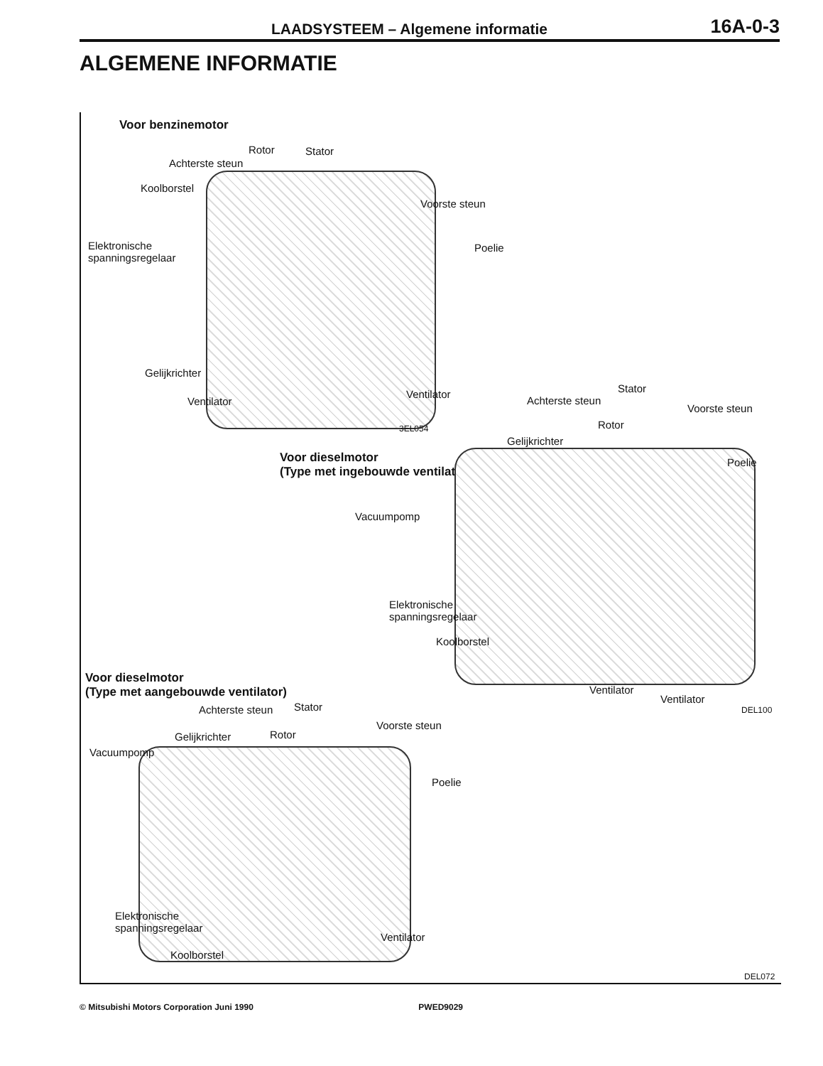LAADSYSTEEM – Algemene informatie 16A-0-3
ALGEMENE INFORMATIE
Voor benzinemotor
Rotor Stator
Achterste steun
Koolborstel
Voorste steun
Elektronische
spanningsregelaar
Poelie
Gelijkrichter
Ventilator
Ventilator
3EL054
Voor dieselmotor
(Type met ingebouwde ventilator)
Stator
Achterste steun
Voorste steun
Rotor
Gelijkrichter
Poelie
Vacuumpomp
Elektronische
spanningsregelaar
Koolborstel
Ventilator
Ventilator
DEL100
Voor dieselmotor
(Type met aangebouwde ventilator)
Achterste steun Stator
Voorste steun
Gelijkrichter Rotor
Vacuumpomp
Poelie
Elektronische
spanningsregelaar
Ventilator
Koolborstel
DEL072
© Mitsubishi Motors Corporation Juni 1990 PWED9029